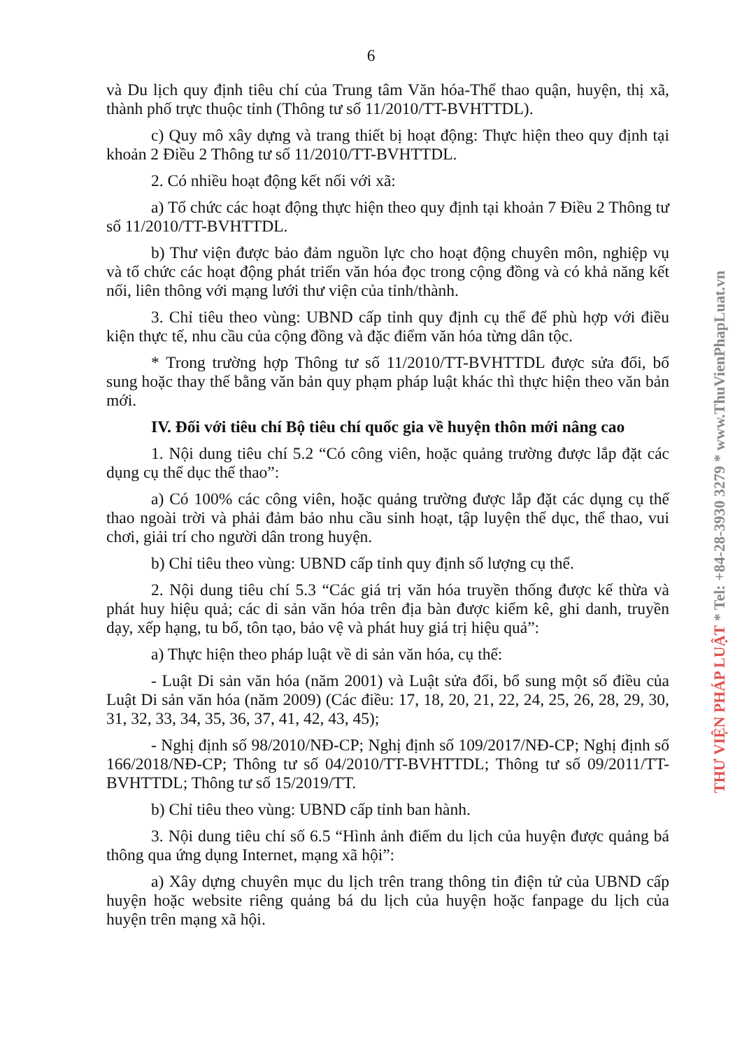6
và Du lịch quy định tiêu chí của Trung tâm Văn hóa-Thể thao quận, huyện, thị xã, thành phố trực thuộc tỉnh (Thông tư số 11/2010/TT-BVHTTDL).
c) Quy mô xây dựng và trang thiết bị hoạt động: Thực hiện theo quy định tại khoản 2 Điều 2 Thông tư số 11/2010/TT-BVHTTDL.
2. Có nhiều hoạt động kết nối với xã:
a) Tổ chức các hoạt động thực hiện theo quy định tại khoản 7 Điều 2 Thông tư số 11/2010/TT-BVHTTDL.
b) Thư viện được bảo đảm nguồn lực cho hoạt động chuyên môn, nghiệp vụ và tổ chức các hoạt động phát triển văn hóa đọc trong cộng đồng và có khả năng kết nối, liên thông với mạng lưới thư viện của tỉnh/thành.
3. Chỉ tiêu theo vùng: UBND cấp tỉnh quy định cụ thể để phù hợp với điều kiện thực tế, nhu cầu của cộng đồng và đặc điểm văn hóa từng dân tộc.
* Trong trường hợp Thông tư số 11/2010/TT-BVHTTDL được sửa đổi, bổ sung hoặc thay thế bằng văn bản quy phạm pháp luật khác thì thực hiện theo văn bản mới.
IV. Đối với tiêu chí Bộ tiêu chí quốc gia về huyện thôn mới nâng cao
1. Nội dung tiêu chí 5.2 “Có công viên, hoặc quảng trường được lắp đặt các dụng cụ thể dục thể thao”:
a) Có 100% các công viên, hoặc quảng trường được lắp đặt các dụng cụ thể thao ngoài trời và phải đảm bảo nhu cầu sinh hoạt, tập luyện thể dục, thể thao, vui chơi, giải trí cho người dân trong huyện.
b) Chỉ tiêu theo vùng: UBND cấp tỉnh quy định số lượng cụ thể.
2. Nội dung tiêu chí 5.3 “Các giá trị văn hóa truyền thống được kế thừa và phát huy hiệu quả; các di sản văn hóa trên địa bàn được kiểm kê, ghi danh, truyền dạy, xếp hạng, tu bổ, tôn tạo, bảo vệ và phát huy giá trị hiệu quả”:
a) Thực hiện theo pháp luật về di sản văn hóa, cụ thể:
- Luật Di sản văn hóa (năm 2001) và Luật sửa đổi, bổ sung một số điều của Luật Di sản văn hóa (năm 2009) (Các điều: 17, 18, 20, 21, 22, 24, 25, 26, 28, 29, 30, 31, 32, 33, 34, 35, 36, 37, 41, 42, 43, 45);
- Nghị định số 98/2010/NĐ-CP; Nghị định số 109/2017/NĐ-CP; Nghị định số 166/2018/NĐ-CP; Thông tư số 04/2010/TT-BVHTTDL; Thông tư số 09/2011/TT-BVHTTDL; Thông tư số 15/2019/TT.
b) Chỉ tiêu theo vùng: UBND cấp tỉnh ban hành.
3. Nội dung tiêu chí số 6.5 “Hình ảnh điểm du lịch của huyện được quảng bá thông qua ứng dụng Internet, mạng xã hội”:
a) Xây dựng chuyên mục du lịch trên trang thông tin điện tử của UBND cấp huyện hoặc website riêng quảng bá du lịch của huyện hoặc fanpage du lịch của huyện trên mạng xã hội.
THƯ VIỆN PHÁP LUẬT * Tel: +84-28-3930 3279 * www.ThuVienPhapLuat.vn